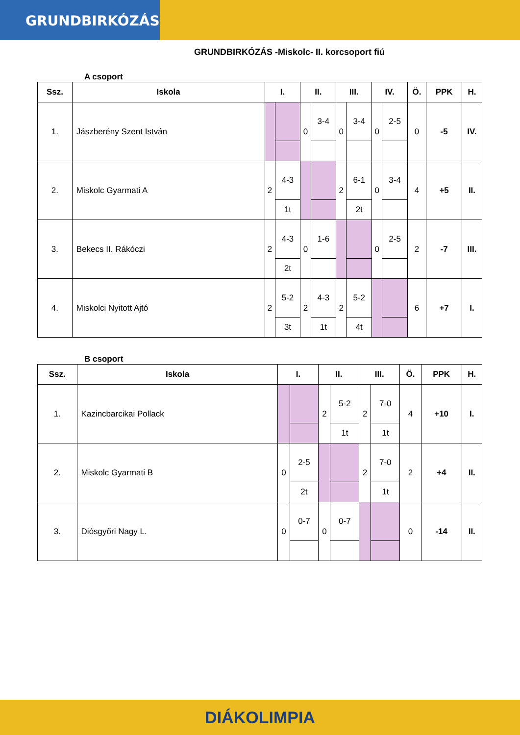GRUNDBIRKÓZÁS
GRUNDBIRKÓZÁS -Miskolc- II. korcsoport fiú
A csoport
| Ssz. | Iskola | I. | | II. | | III. | | IV. | | Ö. | PPK | H. |
| --- | --- | --- | --- | --- | --- | --- | --- | --- | --- | --- | --- | --- |
| 1. | Jászberény Szent István | | | 0 | 3-4 | 0 | 3-4 | 0 | 2-5 | 0 | -5 | IV. |
| 2. | Miskolc Gyarmati A | 2 | 4-3 | | | 2 | 6-1 | 0 | 3-4 | 4 | +5 | II. |
| | | | 1t | | | | 2t | | | | | |
| 3. | Bekecs II. Rákóczi | 2 | 4-3 | 0 | 1-6 | | | 0 | 2-5 | 2 | -7 | III. |
| | | | 2t | | | | | | | | | |
| 4. | Miskolci Nyitott Ajtó | 2 | 5-2 | 2 | 4-3 | 2 | 5-2 | | | 6 | +7 | I. |
| | | | 3t | | 1t | | 4t | | | | | |
B csoport
| Ssz. | Iskola | I. | | II. | | III. | | Ö. | PPK | H. |
| --- | --- | --- | --- | --- | --- | --- | --- | --- | --- | --- |
| 1. | Kazincbarcikai Pollack | | | 2 | 5-2 | 2 | 7-0 | 4 | +10 | I. |
| | | | | | 1t | | 1t | | | |
| 2. | Miskolc Gyarmati B | 0 | 2-5 | | | 2 | 7-0 | 2 | +4 | II. |
| | | | 2t | | | | 1t | | | |
| 3. | Diósgyőri Nagy L. | 0 | 0-7 | 0 | 0-7 | | | 0 | -14 | II. |
DIÁKOLIMPIA